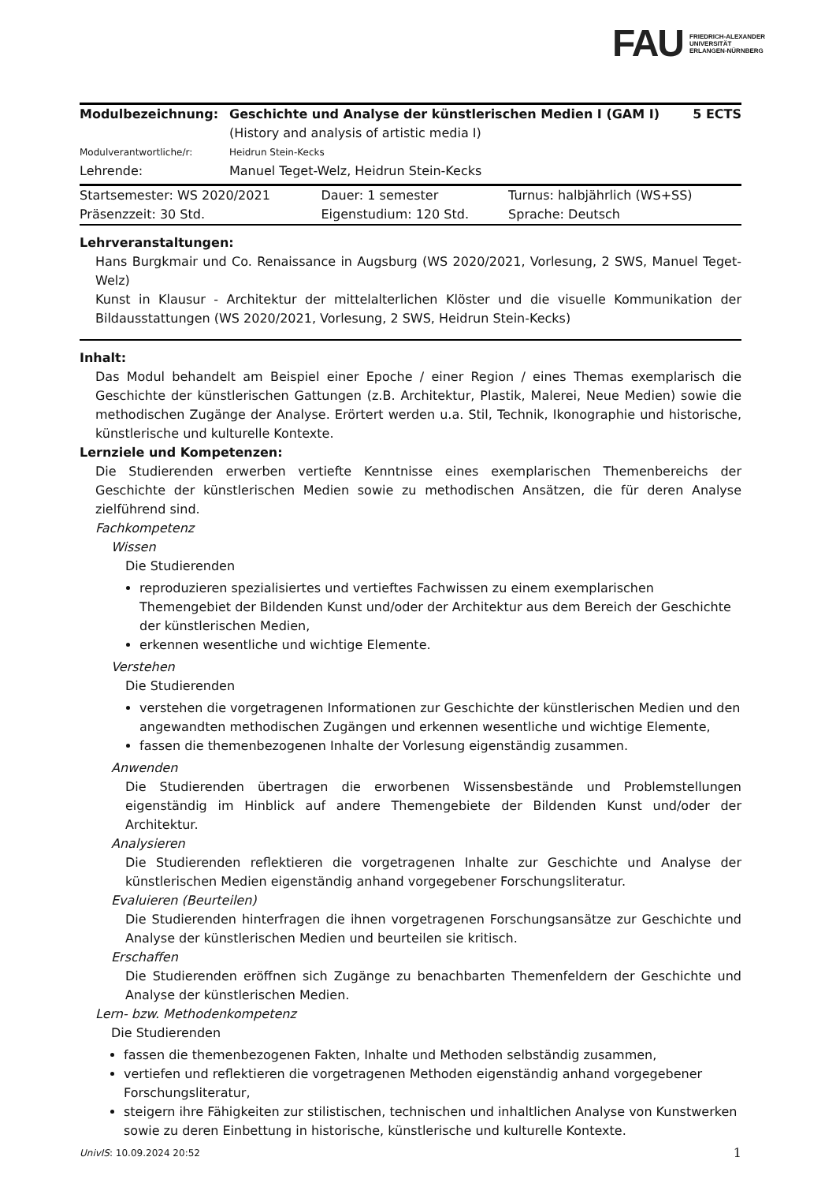FAU FRIEDRICH-ALEXANDER
UNIVERSITÄT
ERLANGEN-NÜRNBERG
| Modulbezeichnung: | Geschichte und Analyse der künstlerischen Medien I (GAM I) (History and analysis of artistic media I) | 5 ECTS |
| Modulverantwortliche/r: | Heidrun Stein-Kecks | |
| Lehrende: | Manuel Teget-Welz, Heidrun Stein-Kecks | |
| Startsemester: WS 2020/2021 | Dauer: 1 semester | Turnus: halbjährlich (WS+SS) |
| Präsenzzeit: 30 Std. | Eigenstudium: 120 Std. | Sprache: Deutsch |
Lehrveranstaltungen:
Hans Burgkmair und Co. Renaissance in Augsburg (WS 2020/2021, Vorlesung, 2 SWS, Manuel Teget-Welz)
Kunst in Klausur - Architektur der mittelalterlichen Klöster und die visuelle Kommunikation der Bildausstattungen (WS 2020/2021, Vorlesung, 2 SWS, Heidrun Stein-Kecks)
Inhalt:
Das Modul behandelt am Beispiel einer Epoche / einer Region / eines Themas exemplarisch die Geschichte der künstlerischen Gattungen (z.B. Architektur, Plastik, Malerei, Neue Medien) sowie die methodischen Zugänge der Analyse. Erörtert werden u.a. Stil, Technik, Ikonographie und historische, künstlerische und kulturelle Kontexte.
Lernziele und Kompetenzen:
Die Studierenden erwerben vertiefte Kenntnisse eines exemplarischen Themenbereichs der Geschichte der künstlerischen Medien sowie zu methodischen Ansätzen, die für deren Analyse zielführend sind.
Fachkompetenz
Wissen
Die Studierenden
reproduzieren spezialisiertes und vertieftes Fachwissen zu einem exemplarischen Themengebiet der Bildenden Kunst und/oder der Architektur aus dem Bereich der Geschichte der künstlerischen Medien,
erkennen wesentliche und wichtige Elemente.
Verstehen
Die Studierenden
verstehen die vorgetragenen Informationen zur Geschichte der künstlerischen Medien und den angewandten methodischen Zugängen und erkennen wesentliche und wichtige Elemente,
fassen die themenbezogenen Inhalte der Vorlesung eigenständig zusammen.
Anwenden
Die Studierenden übertragen die erworbenen Wissensbestände und Problemstellungen eigenständig im Hinblick auf andere Themengebiete der Bildenden Kunst und/oder der Architektur.
Analysieren
Die Studierenden reflektieren die vorgetragenen Inhalte zur Geschichte und Analyse der künstlerischen Medien eigenständig anhand vorgegebener Forschungsliteratur.
Evaluieren (Beurteilen)
Die Studierenden hinterfragen die ihnen vorgetragenen Forschungsansätze zur Geschichte und Analyse der künstlerischen Medien und beurteilen sie kritisch.
Erschaffen
Die Studierenden eröffnen sich Zugänge zu benachbarten Themenfeldern der Geschichte und Analyse der künstlerischen Medien.
Lern- bzw. Methodenkompetenz
Die Studierenden
fassen die themenbezogenen Fakten, Inhalte und Methoden selbständig zusammen,
vertiefen und reflektieren die vorgetragenen Methoden eigenständig anhand vorgegebener Forschungsliteratur,
steigern ihre Fähigkeiten zur stilistischen, technischen und inhaltlichen Analyse von Kunstwerken sowie zu deren Einbettung in historische, künstlerische und kulturelle Kontexte.
UnivIS: 10.09.2024 20:52 1